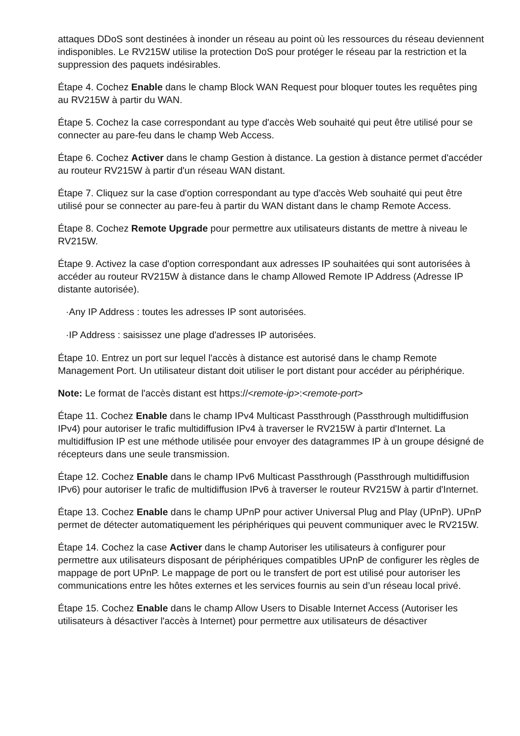attaques DDoS sont destinées à inonder un réseau au point où les ressources du réseau deviennent indisponibles. Le RV215W utilise la protection DoS pour protéger le réseau par la restriction et la suppression des paquets indésirables.
Étape 4. Cochez Enable dans le champ Block WAN Request pour bloquer toutes les requêtes ping au RV215W à partir du WAN.
Étape 5. Cochez la case correspondant au type d'accès Web souhaité qui peut être utilisé pour se connecter au pare-feu dans le champ Web Access.
Étape 6. Cochez Activer dans le champ Gestion à distance. La gestion à distance permet d'accéder au routeur RV215W à partir d'un réseau WAN distant.
Étape 7. Cliquez sur la case d'option correspondant au type d'accès Web souhaité qui peut être utilisé pour se connecter au pare-feu à partir du WAN distant dans le champ Remote Access.
Étape 8. Cochez Remote Upgrade pour permettre aux utilisateurs distants de mettre à niveau le RV215W.
Étape 9. Activez la case d'option correspondant aux adresses IP souhaitées qui sont autorisées à accéder au routeur RV215W à distance dans le champ Allowed Remote IP Address (Adresse IP distante autorisée).
·Any IP Address : toutes les adresses IP sont autorisées.
·IP Address : saisissez une plage d'adresses IP autorisées.
Étape 10. Entrez un port sur lequel l'accès à distance est autorisé dans le champ Remote Management Port. Un utilisateur distant doit utiliser le port distant pour accéder au périphérique.
Note: Le format de l'accès distant est https://<remote-ip>:<remote-port>
Étape 11. Cochez Enable dans le champ IPv4 Multicast Passthrough (Passthrough multidiffusion IPv4) pour autoriser le trafic multidiffusion IPv4 à traverser le RV215W à partir d'Internet. La multidiffusion IP est une méthode utilisée pour envoyer des datagrammes IP à un groupe désigné de récepteurs dans une seule transmission.
Étape 12. Cochez Enable dans le champ IPv6 Multicast Passthrough (Passthrough multidiffusion IPv6) pour autoriser le trafic de multidiffusion IPv6 à traverser le routeur RV215W à partir d'Internet.
Étape 13. Cochez Enable dans le champ UPnP pour activer Universal Plug and Play (UPnP). UPnP permet de détecter automatiquement les périphériques qui peuvent communiquer avec le RV215W.
Étape 14. Cochez la case Activer dans le champ Autoriser les utilisateurs à configurer pour permettre aux utilisateurs disposant de périphériques compatibles UPnP de configurer les règles de mappage de port UPnP. Le mappage de port ou le transfert de port est utilisé pour autoriser les communications entre les hôtes externes et les services fournis au sein d’un réseau local privé.
Étape 15. Cochez Enable dans le champ Allow Users to Disable Internet Access (Autoriser les utilisateurs à désactiver l'accès à Internet) pour permettre aux utilisateurs de désactiver